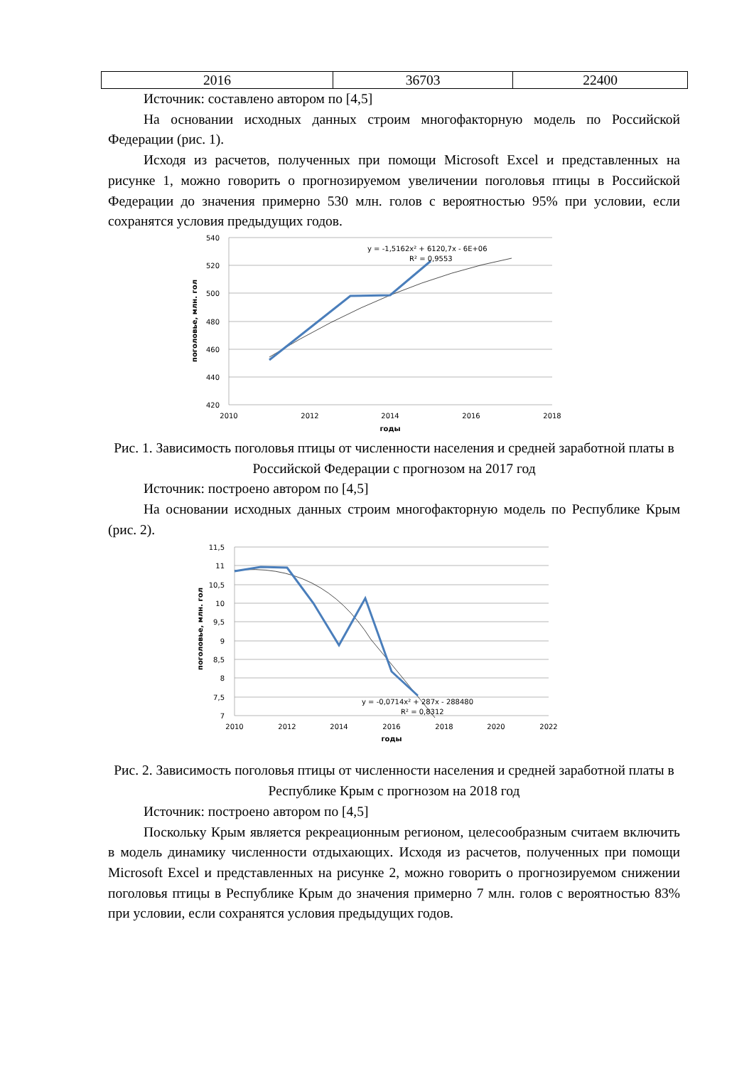| 2016 | 36703 | 22400 |
Источник: составлено автором по [4,5]
На основании исходных данных строим многофакторную модель по Российской Федерации (рис. 1).
Исходя из расчетов, полученных при помощи Microsoft Excel и представленных на рисунке 1, можно говорить о прогнозируемом увеличении поголовья птицы в Российской Федерации до значения примерно 530 млн. голов с вероятностью 95% при условии, если сохранятся условия предыдущих годов.
540
520
500
480
460
440
420
2010
2012
2014
2016
2018
годы
поголовье, млн. гол
y = -1,5162x² + 6120,7x - 6E+06
R² = 0,9553
Рис. 1. Зависимость поголовья птицы от численности населения и средней заработной платы в Российской Федерации с прогнозом на 2017 год
Источник: построено автором по [4,5]
На основании исходных данных строим многофакторную модель по Республике Крым (рис. 2).
11,5
11
10,5
10
9,5
9
8,5
8
7,5
7
2010
2012
2014
2016
2018
2020
2022
годы
поголовье, млн. гол
y = -0,0714x² + 287x - 288480
R² = 0,8312
Рис. 2. Зависимость поголовья птицы от численности населения и средней заработной платы в Республике Крым с прогнозом на 2018 год
Источник: построено автором по [4,5]
Поскольку Крым является рекреационным регионом, целесообразным считаем включить в модель динамику численности отдыхающих. Исходя из расчетов, полученных при помощи Microsoft Excel и представленных на рисунке 2, можно говорить о прогнозируемом снижении поголовья птицы в Республике Крым до значения примерно 7 млн. голов с вероятностью 83% при условии, если сохранятся условия предыдущих годов.